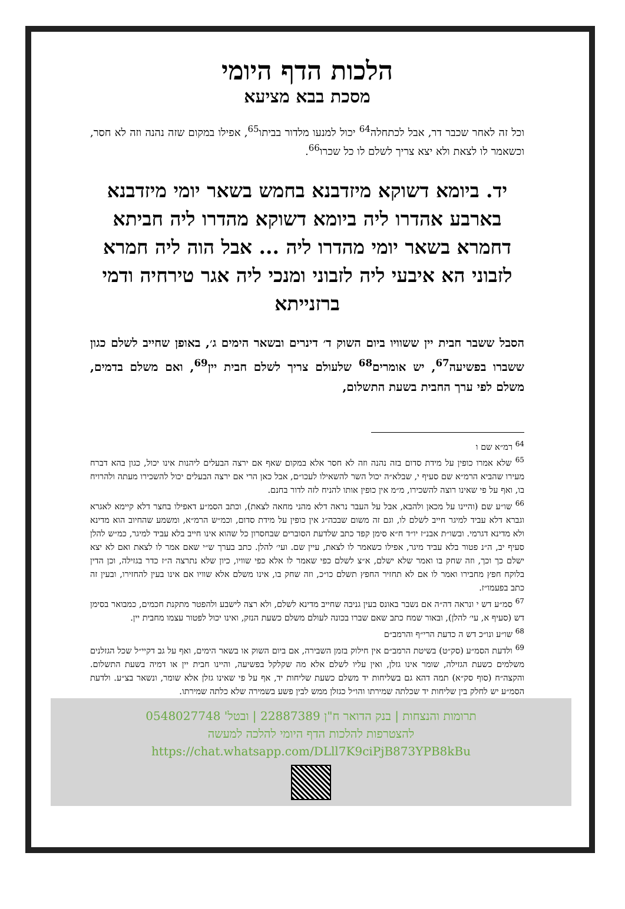הלכות הדף היומי
מסכת בבא מציעא
וכל זה לאחר שכבר דר, אבל לכתחלה<sup>64</sup> יכול למנעו מלדור בביתו<sup>65</sup>, אפילו במקום שזה נהנה וזה לא חסר, וכשאמר לו לצאת ולא יצא צריך לשלם לו כל שכרו<sup>66</sup>.
יד. ביומא דשוקא מיזדבנא בחמש בשאר יומי מיזדבנא בארבע אהדרו ליה ביומא דשוקא מהדרו ליה חביתא דחמרא בשאר יומי מהדרו ליה ... אבל הוה ליה חמרא לזבוני הא איבעי ליה לזבוני ומנכי ליה אגר טירחיה ודמי ברזנייתא
הסבל ששבר חבית יין ששוויו ביום השוק ד׳ דינרים ובשאר הימים ג׳, באופן שחייב לשלם כגון ששברו בפשיעה<sup>67</sup>, יש אומרים<sup>68</sup> שלעולם צריך לשלם חבית יין<sup>69</sup>, ואם משלם בדמים, משלם לפי ערך החבית בשעת התשלום,
<sup>64</sup> רמ״א שם ו
<sup>65</sup> שלא אמרו כופין על מידת סדום בזה נהנה וזה לא חסר אלא במקום שאף אם ירצה הבעלים ליהנות אינו יכול, כגון בהא דברח מעירו שהביא הרמ״א שם סעיף י, שבלא״ה יכול השר להשאילו לעכו״ם, אבל כאן הרי אם ירצה הבעלים יכול להשכירו מעתה ולהרויח בו, ואף על פי שאינו רוצה להשכירו, מ״מ אין כופין אותו להניח לזה לדור בחנם.
<sup>66</sup> שו״ע שם (והיינו על מכאן ולהבא, אבל על העבר נראה דלא מהני מחאה לצאת), וכתב הסמ״ע דאפילו בחצר דלא קיימא לאגרא וגברא דלא עביד למיגר חייב לשלם לו, וגם זה משום שבכה״ג אין כופין על מידת סדום, וכמ״ש הרמ״א, ומשמע שהחיוב הוא מדינא ולא מדינא דגרמי. ובשו״ת אבנ״ז יו״ד ח״א סימן קפד כתב שלדעת הסוברים שבחסרון כל שהוא אינו חייב בלא עביד למיגר, כמ״ש להלן סעיף יב, ה״נ פטור בלא עביד מיגר, אפילו כשאמר לו לצאת, עיין שם. ועי׳ להלן. כתב בערך ש״י שאם אמר לו לצאת ואם לא יצא ישלם כך וכך, וזה שחק בו ואמר שלא ישלם, א״צ לשלם כפי שאמר לו אלא כפי שוויו, כיון שלא נתרצה ה״ז כדר בגזילה, וכן הדין בלוקח חפץ מחבירו ואמר לו אם לא תחזיר החפץ תשלם כו״כ, וזה שחק בו, אינו משלם אלא שוויו אם אינו בעין להחזירו, ובעין זה כתב בפעמו״ז.
<sup>67</sup> סמ״ע דש י ונראה דה״ה אם נשבר באונס בעין גניבה שחייב מדינא לשלם, ולא רצה לישבע ולהפטר מתקנת חכמים, כמבואר בסימן דש (סעיף א, עי׳ להלן), ובאור שמח כתב שאם שברו בכונה לעולם משלם כשעת הנזק, ואינו יכול לפטור עצמו מחבית יין.
<sup>68</sup> שו״ע ונו״כ דש ה כדעת הרי״ף והרמב״ם
<sup>69</sup> ולדעת הסמ״ע (סק״ט) בשיטת הרמב״ם אין חילוק בזמן השבירה, אם ביום השוק או בשאר הימים, ואף על גב דקיי״ל שכל הגזלנים משלמים כשעת הגזילה, שומר אינו גזלן, ואין עליו לשלם אלא מה שקלקל בפשיעה, והיינו חבית יין או דמיה בשעת התשלום. והקצה״ח (סוף סק״א) תמה דהא גם בשליחות יד משלם כשעת שליחות יד, אף על פי שאינו גזלן אלא שומר, ונשאר בצ״ע. ולדעת הסמ״ע יש לחלק בין שליחות יד שכלתה שמירתו והו״ל כגזלן ממש לבין פשע בשמירה שלא כלתה שמירתו.
תרומות והנצחות | בנק הדואר ח"ן 22887389 | ובטל' 0548027748
להצטרפות להלכות הדף היומי להלכה למעשה
https://chat.whatsapp.com/DLll7K9ciPjB873YPB8kBu